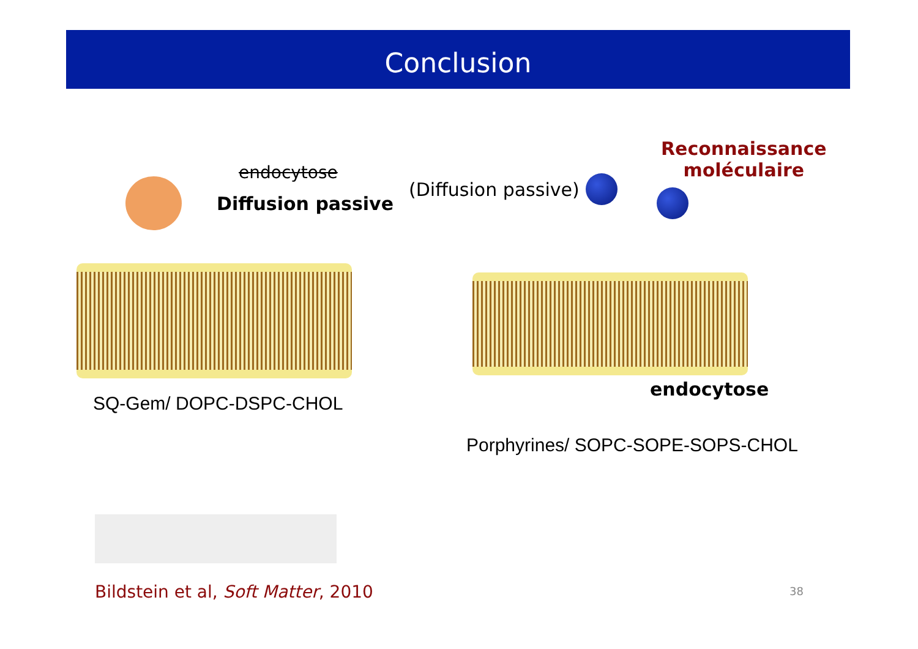Conclusion
endocytose
Diffusion passive
SQ-Gem/ DOPC-DSPC-CHOL
Bildstein et al, Soft Matter, 2010
(Diffusion passive)
Reconnaissance
moléculaire
endocytose
Porphyrines/ SOPC-SOPE-SOPS-CHOL
38